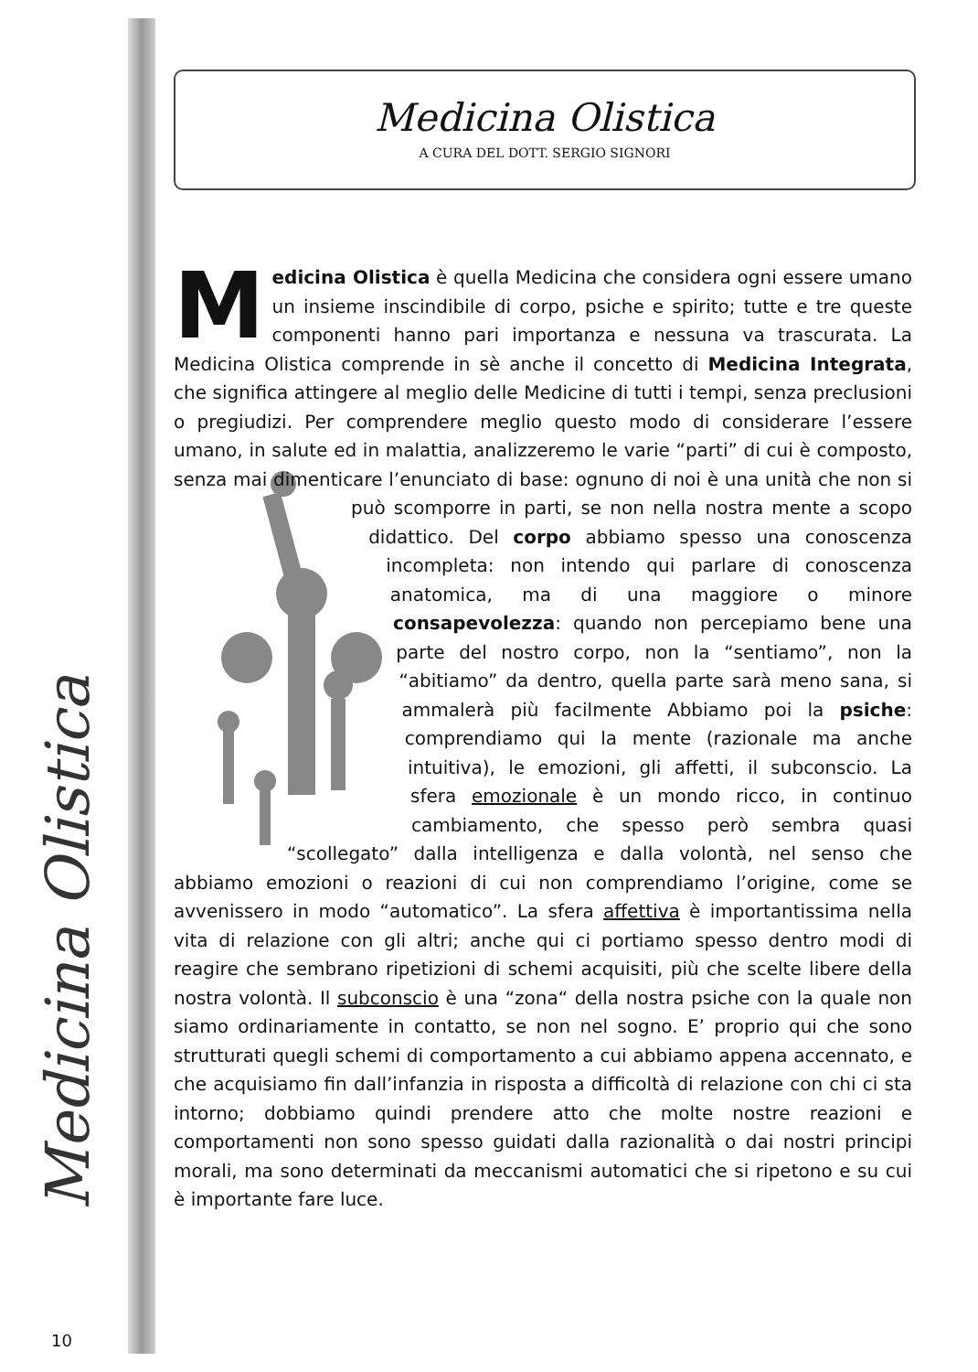Medicina Olistica
Medicina Olistica
A CURA DEL DOTT. SERGIO SIGNORI
Medicina Olistica è quella Medicina che considera ogni essere umano un insieme inscindibile di corpo, psiche e spirito; tutte e tre queste componenti hanno pari importanza e nessuna va trascurata. La Medicina Olistica comprende in sè anche il concetto di Medicina Integrata, che significa attingere al meglio delle Medicine di tutti i tempi, senza preclusioni o pregiudizi. Per comprendere meglio questo modo di considerare l’essere umano, in salute ed in malattia, analizzeremo le varie “parti” di cui è composto, senza mai dimenticare l’enunciato di base: ognuno di noi è una unità che non si può scomporre in parti, se non nella nostra mente a scopo didattico. Del corpo abbiamo spesso una conoscenza incompleta: non intendo qui parlare di conoscenza anatomica, ma di una maggiore o minore consapevolezza: quando non percepiamo bene una parte del nostro corpo, non la “sentiamo”, non la “abitiamo” da dentro, quella parte sarà meno sana, si ammalerà più facilmente Abbiamo poi la psiche: comprendiamo qui la mente (razionale ma anche intuitiva), le emozioni, gli affetti, il subconscio. La sfera emozionale è un mondo ricco, in continuo cambiamento, che spesso però sembra quasi “scollegato” dalla intelligenza e dalla volontà, nel senso che abbiamo emozioni o reazioni di cui non comprendiamo l’origine, come se avvenissero in modo “automatico”. La sfera affettiva è importantissima nella vita di relazione con gli altri; anche qui ci portiamo spesso dentro modi di reagire che sembrano ripetizioni di schemi acquisiti, più che scelte libere della nostra volontà. Il subconscio è una “zona“ della nostra psiche con la quale non siamo ordinariamente in contatto, se non nel sogno. E’ proprio qui che sono strutturati quegli schemi di comportamento a cui abbiamo appena accennato, e che acquisiamo fin dall’infanzia in risposta a difficoltà di relazione con chi ci sta intorno; dobbiamo quindi prendere atto che molte nostre reazioni e comportamenti non sono spesso guidati dalla razionalità o dai nostri principi morali, ma sono determinati da meccanismi automatici che si ripetono e su cui è importante fare luce.
10